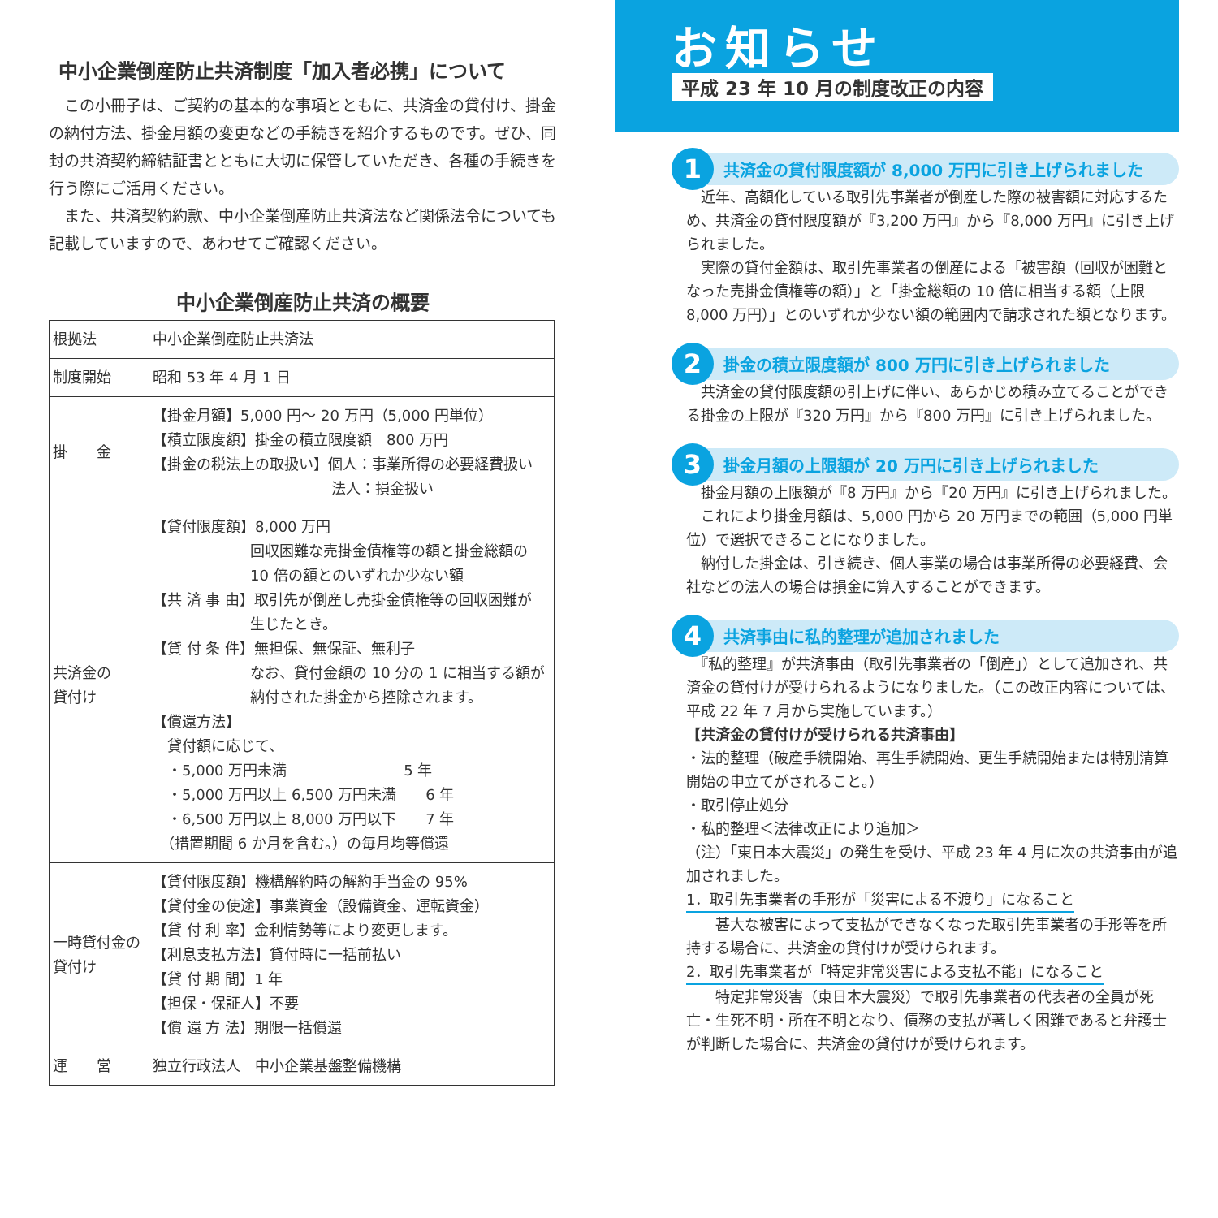中小企業倒産防止共済制度「加入者必携」について
　この小冊子は、ご契約の基本的な事項とともに、共済金の貸付け、掛金の納付方法、掛金月額の変更などの手続きを紹介するものです。ぜひ、同封の共済契約締結証書とともに大切に保管していただき、各種の手続きを行う際にご活用ください。
　また、共済契約約款、中小企業倒産防止共済法など関係法令についても記載していますので、あわせてご確認ください。
中小企業倒産防止共済の概要
| 根拠法 | 中小企業倒産防止共済法 |
| 制度開始 | 昭和 53 年 4 月 1 日 |
| 掛 金 | 【掛金月額】5,000 円～ 20 万円（5,000 円単位） 【積立限度額】掛金の積立限度額 800 万円 【掛金の税法上の取扱い】個人：事業所得の必要経費扱い 法人：損金扱い |
| 共済金の 貸付け | 【貸付限度額】8,000 万円 回収困難な売掛金債権等の額と掛金総額の 10 倍の額とのいずれか少ない額 【共 済 事 由】取引先が倒産し売掛金債権等の回収困難が 生じたとき。 【貸 付 条 件】無担保、無保証、無利子 なお、貸付金額の 10 分の 1 に相当する額が納付された掛金から控除されます。 【償還方法】 貸付額に応じて、 ・5,000 万円未満 5 年 ・5,000 万円以上 6,500 万円未満 6 年 ・6,500 万円以上 8,000 万円以下 7 年 （措置期間 6 か月を含む。）の毎月均等償還 |
| 一時貸付金の 貸付け | 【貸付限度額】機構解約時の解約手当金の 95% 【貸付金の使途】事業資金（設備資金、運転資金） 【貸 付 利 率】金利情勢等により変更します。 【利息支払方法】貸付時に一括前払い 【貸 付 期 間】1 年 【担保・保証人】不要 【償 還 方 法】期限一括償還 |
| 運 営 | 独立行政法人 中小企業基盤整備機構 |
お知らせ
平成 23 年 10 月の制度改正の内容
1 共済金の貸付限度額が 8,000 万円に引き上げられました
　近年、高額化している取引先事業者が倒産した際の被害額に対応するため、共済金の貸付限度額が『3,200 万円』から『8,000 万円』に引き上げられました。
　実際の貸付金額は、取引先事業者の倒産による「被害額（回収が困難となった売掛金債権等の額）」と「掛金総額の 10 倍に相当する額（上限 8,000 万円）」とのいずれか少ない額の範囲内で請求された額となります。
2 掛金の積立限度額が 800 万円に引き上げられました
　共済金の貸付限度額の引上げに伴い、あらかじめ積み立てることができる掛金の上限が『320 万円』から『800 万円』に引き上げられました。
3 掛金月額の上限額が 20 万円に引き上げられました
　掛金月額の上限額が『8 万円』から『20 万円』に引き上げられました。
　これにより掛金月額は、5,000 円から 20 万円までの範囲（5,000 円単位）で選択できることになりました。
　納付した掛金は、引き続き、個人事業の場合は事業所得の必要経費、会社などの法人の場合は損金に算入することができます。
4 共済事由に私的整理が追加されました
　『私的整理』が共済事由（取引先事業者の「倒産」）として追加され、共済金の貸付けが受けられるようになりました。（この改正内容については、平成 22 年 7 月から実施しています。）
【共済金の貸付けが受けられる共済事由】
・法的整理（破産手続開始、再生手続開始、更生手続開始または特別清算開始の申立てがされること。）
・取引停止処分
・私的整理＜法律改正により追加＞
（注）「東日本大震災」の発生を受け、平成 23 年 4 月に次の共済事由が追加されました。
1．取引先事業者の手形が「災害による不渡り」になること
　　甚大な被害によって支払ができなくなった取引先事業者の手形等を所持する場合に、共済金の貸付けが受けられます。
2．取引先事業者が「特定非常災害による支払不能」になること
　　特定非常災害（東日本大震災）で取引先事業者の代表者の全員が死亡・生死不明・所在不明となり、債務の支払が著しく困難であると弁護士が判断した場合に、共済金の貸付けが受けられます。